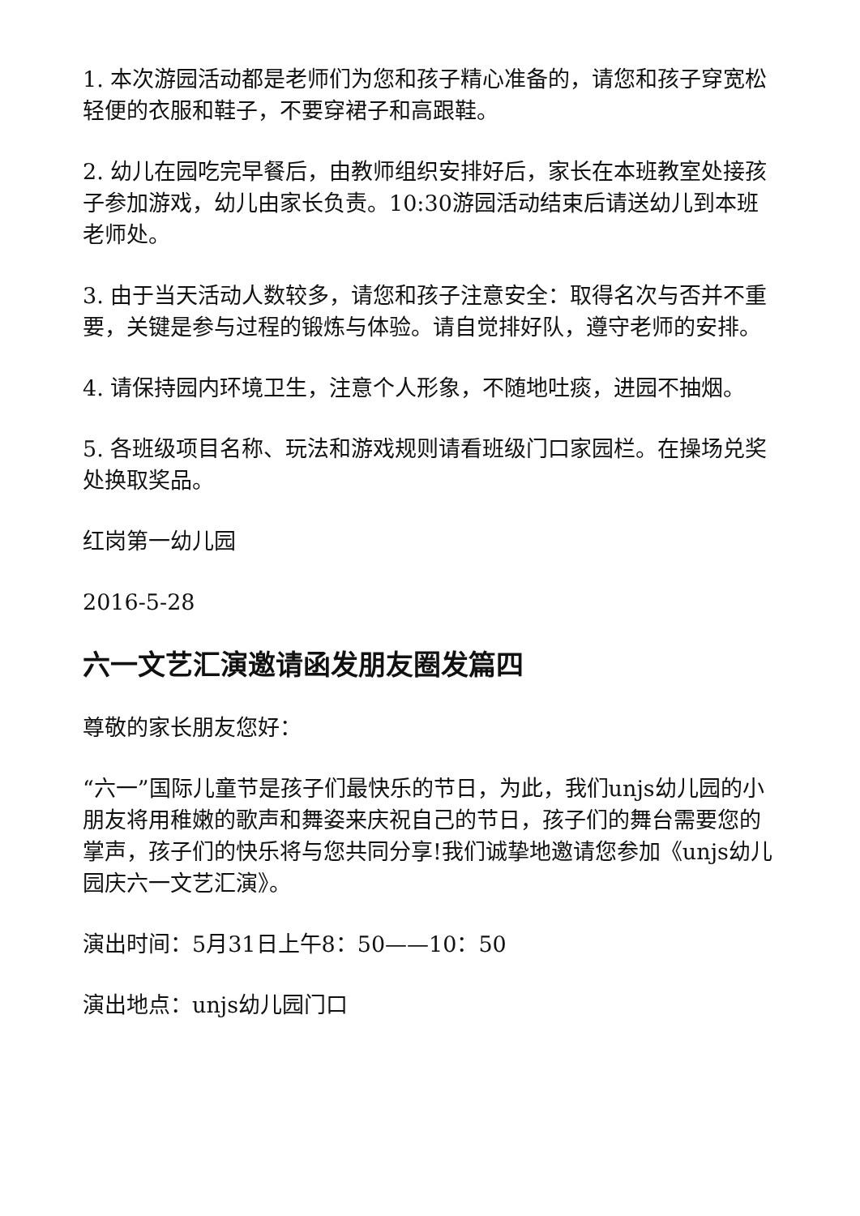1. 本次游园活动都是老师们为您和孩子精心准备的，请您和孩子穿宽松轻便的衣服和鞋子，不要穿裙子和高跟鞋。
2. 幼儿在园吃完早餐后，由教师组织安排好后，家长在本班教室处接孩子参加游戏，幼儿由家长负责。10:30游园活动结束后请送幼儿到本班老师处。
3. 由于当天活动人数较多，请您和孩子注意安全：取得名次与否并不重要，关键是参与过程的锻炼与体验。请自觉排好队，遵守老师的安排。
4. 请保持园内环境卫生，注意个人形象，不随地吐痰，进园不抽烟。
5. 各班级项目名称、玩法和游戏规则请看班级门口家园栏。在操场兑奖处换取奖品。
红岗第一幼儿园
2016-5-28
六一文艺汇演邀请函发朋友圈发篇四
尊敬的家长朋友您好：
“六一”国际儿童节是孩子们最快乐的节日，为此，我们unjs幼儿园的小朋友将用稚嫩的歌声和舞姿来庆祝自己的节日，孩子们的舞台需要您的掌声，孩子们的快乐将与您共同分享!我们诚挚地邀请您参加《unjs幼儿园庆六一文艺汇演》。
演出时间：5月31日上午8：50——10：50
演出地点：unjs幼儿园门口